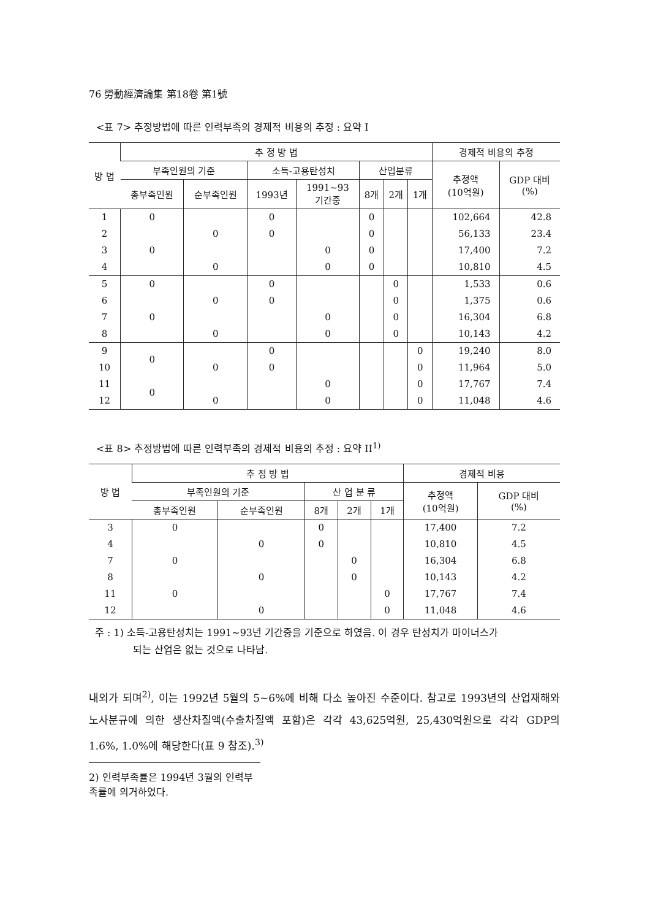76 勞動經濟論集 第18卷 第1號
<표 7> 추정방법에 따른 인력부족의 경제적 비용의 추정 : 요약 I
| 방 법 | 추 정 방 법 | | | | | | | 경제적 비용의 추정 | |
| --- | --- | --- | --- | --- | --- | --- | --- | --- | --- |
| | 부족인원의 기준 | | 소득-고용탄성치 | | 산업분류 | | | 추정액 (10억원) | GDP 대비 (%) |
| | 총부족인원 | 순부족인원 | 1993년 | 1991~93 기간중 | 8개 | 2개 | 1개 | | |
| 1 | 0 | | 0 | | 0 | | | 102,664 | 42.8 |
| 2 | | 0 | 0 | | 0 | | | 56,133 | 23.4 |
| 3 | 0 | | | 0 | 0 | | | 17,400 | 7.2 |
| 4 | | 0 | | 0 | 0 | | | 10,810 | 4.5 |
| 5 | 0 | | 0 | | | 0 | | 1,533 | 0.6 |
| 6 | | 0 | 0 | | | 0 | | 1,375 | 0.6 |
| 7 | 0 | | | 0 | | 0 | | 16,304 | 6.8 |
| 8 | | 0 | | 0 | | 0 | | 10,143 | 4.2 |
| 9 | 0 | | 0 | | | | 0 | 19,240 | 8.0 |
| 10 | | 0 | 0 | | | | 0 | 11,964 | 5.0 |
| 11 | 0 | | | 0 | | | 0 | 17,767 | 7.4 |
| 12 | | 0 | | 0 | | | 0 | 11,048 | 4.6 |
<표 8> 추정방법에 따른 인력부족의 경제적 비용의 추정 : 요약 II<sup>1)</sup>
| 방 법 | 추 정 방 법 | | | | | 경제적 비용 | |
| --- | --- | --- | --- | --- | --- | --- | --- |
| | 부족인원의 기준 | | 산 업 분 류 | | | 추정액 (10억원) | GDP 대비 (%) |
| | 총부족인원 | 순부족인원 | 8개 | 2개 | 1개 | | |
| 3 | 0 | | 0 | | | 17,400 | 7.2 |
| 4 | | 0 | 0 | | | 10,810 | 4.5 |
| 7 | 0 | | | 0 | | 16,304 | 6.8 |
| 8 | | 0 | | 0 | | 10,143 | 4.2 |
| 11 | 0 | | | | 0 | 17,767 | 7.4 |
| 12 | | 0 | | | 0 | 11,048 | 4.6 |
주 : 1) 소득-고용탄성치는 1991~93년 기간중을 기준으로 하였음. 이 경우 탄성치가 마이너스가
되는 산업은 없는 것으로 나타남.
내외가 되며<sup>2)</sup>, 이는 1992년 5월의 5~6%에 비해 다소 높아진 수준이다. 참고로 1993년의 산업재해와 노사분규에 의한 생산차질액(수출차질액 포함)은 각각 43,625억원, 25,430억원으로 각각 GDP의 1.6%, 1.0%에 해당한다(표 9 참조).<sup>3)</sup>
2) 인력부족률은 1994년 3월의 인력부족률에 의거하였다.